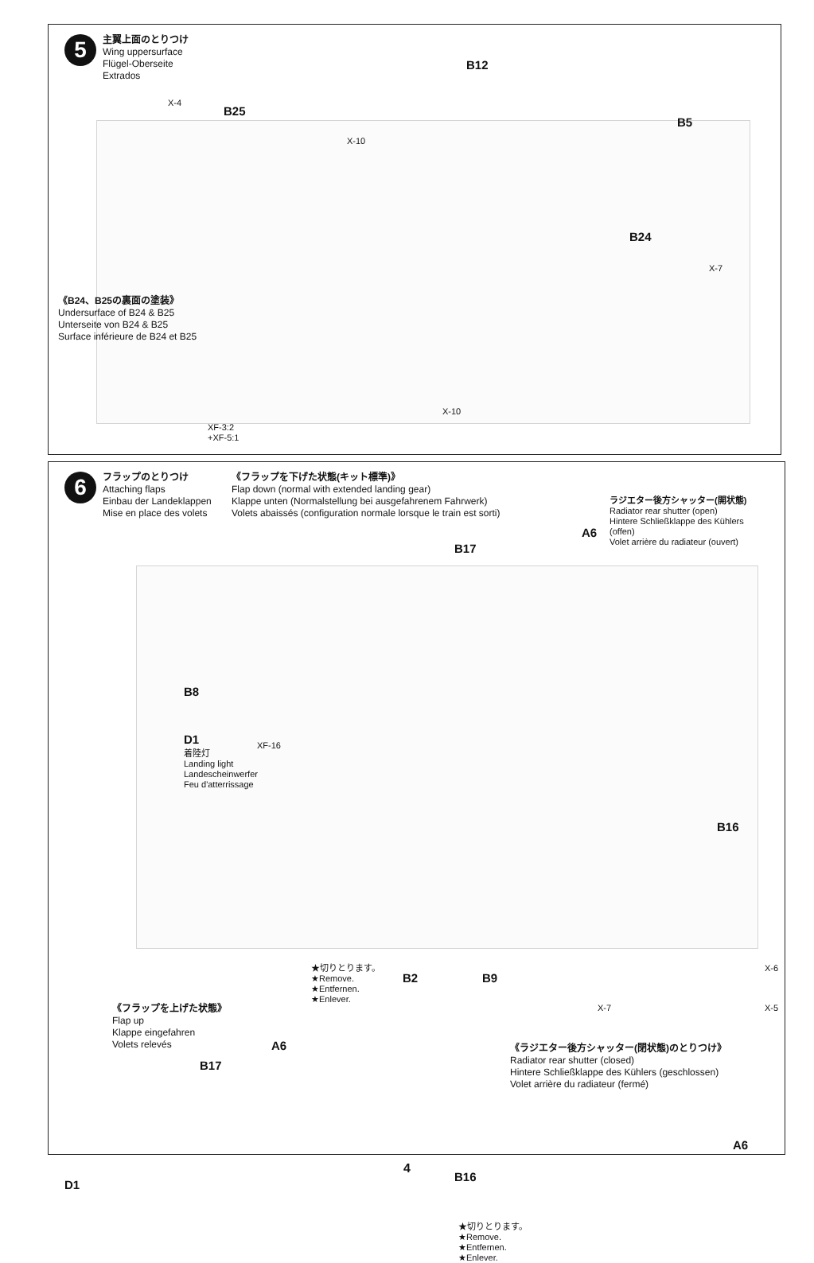5
主翼上面のとりつけ
Wing uppersurface
Flügel-Oberseite
Extrados
X-4
B25
X-10
B12
B5
B24
X-7
X-10
《B24、B25の裏面の塗装》
Undersurface of B24 & B25
Unterseite von B24 & B25
Surface inférieure de B24 et B25
XF-3:2
+XF-5:1
6
フラップのとりつけ
Attaching flaps
Einbau der Landeklappen
Mise en place des volets
《フラップを下げた状態(キット標準)》
Flap down (normal with extended landing gear)
Klappe unten (Normalstellung bei ausgefahrenem Fahrwerk)
Volets abaissés (configuration normale lorsque le train est sorti)
ラジエター後方シャッター(開状態)
Radiator rear shutter (open)
Hintere Schließklappe des Kühlers (offen)
Volet arrière du radiateur (ouvert)
B17
A6
B8
D1
着陸灯
Landing light
Landescheinwerfer
Feu d'atterrissage
XF-16
B16
★切りとります。
★Remove.
★Entfernen.
★Enlever.
B2 B9
X-6
X-5 X-7
《フラップを上げた状態》
Flap up
Klappe eingefahren
Volets relevés
A6
B17
D1
B16
★切りとります。
★Remove.
★Entfernen.
★Enlever.
《ラジエター後方シャッター(閉状態)のとりつけ》
Radiator rear shutter (closed)
Hintere Schließklappe des Kühlers (geschlossen)
Volet arrière du radiateur (fermé)
A6
4